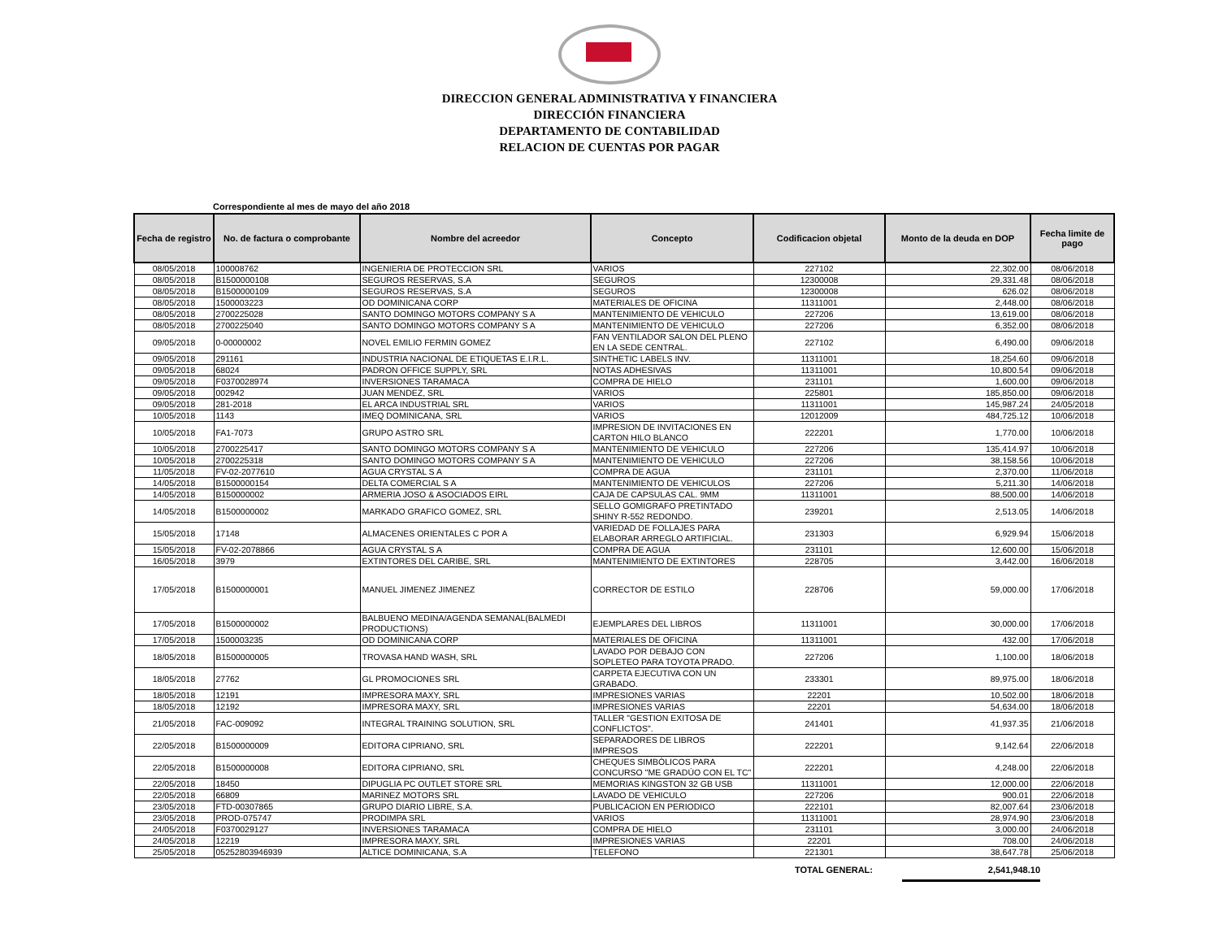DIRECCION GENERAL ADMINISTRATIVA Y FINANCIERA
DIRECCIÓN FINANCIERA
DEPARTAMENTO DE CONTABILIDAD
RELACION DE CUENTAS POR PAGAR
Correspondiente al mes de mayo del año 2018
| Fecha de registro | No. de factura o comprobante | Nombre del acreedor | Concepto | Codificacion objetal | Monto de la deuda en DOP | Fecha limite de pago |
| --- | --- | --- | --- | --- | --- | --- |
| 08/05/2018 | 100008762 | INGENIERIA DE PROTECCION SRL | VARIOS | 227102 | 22,302.00 | 08/06/2018 |
| 08/05/2018 | B1500000108 | SEGUROS RESERVAS, S.A | SEGUROS | 12300008 | 29,331.48 | 08/06/2018 |
| 08/05/2018 | B1500000109 | SEGUROS RESERVAS, S.A | SEGUROS | 12300008 | 626.02 | 08/06/2018 |
| 08/05/2018 | 1500003223 | OD DOMINICANA CORP | MATERIALES DE OFICINA | 11311001 | 2,448.00 | 08/06/2018 |
| 08/05/2018 | 2700225028 | SANTO DOMINGO MOTORS COMPANY S A | MANTENIMIENTO DE VEHICULO | 227206 | 13,619.00 | 08/06/2018 |
| 08/05/2018 | 2700225040 | SANTO DOMINGO MOTORS COMPANY S A | MANTENIMIENTO DE VEHICULO | 227206 | 6,352.00 | 08/06/2018 |
| 09/05/2018 | 0-00000002 | NOVEL EMILIO FERMIN GOMEZ | FAN VENTILADOR SALON DEL PLENO EN LA SEDE CENTRAL. | 227102 | 6,490.00 | 09/06/2018 |
| 09/05/2018 | 291161 | INDUSTRIA NACIONAL DE ETIQUETAS E.I.R.L. | SINTHETIC LABELS INV. | 11311001 | 18,254.60 | 09/06/2018 |
| 09/05/2018 | 68024 | PADRON OFFICE SUPPLY, SRL | NOTAS ADHESIVAS | 11311001 | 10,800.54 | 09/06/2018 |
| 09/05/2018 | F0370028974 | INVERSIONES TARAMACA | COMPRA DE HIELO | 231101 | 1,600.00 | 09/06/2018 |
| 09/05/2018 | 002942 | JUAN MENDEZ, SRL | VARIOS | 225801 | 185,850.00 | 09/06/2018 |
| 09/05/2018 | 281-2018 | EL ARCA INDUSTRIAL SRL | VARIOS | 11311001 | 145,987.24 | 24/05/2018 |
| 10/05/2018 | 1143 | IMEQ DOMINICANA, SRL | VARIOS | 12012009 | 484,725.12 | 10/06/2018 |
| 10/05/2018 | FA1-7073 | GRUPO ASTRO SRL | IMPRESION DE INVITACIONES EN CARTON HILO BLANCO | 222201 | 1,770.00 | 10/06/2018 |
| 10/05/2018 | 2700225417 | SANTO DOMINGO MOTORS COMPANY S A | MANTENIMIENTO DE VEHICULO | 227206 | 135,414.97 | 10/06/2018 |
| 10/05/2018 | 2700225318 | SANTO DOMINGO MOTORS COMPANY S A | MANTENIMIENTO DE VEHICULO | 227206 | 38,158.56 | 10/06/2018 |
| 11/05/2018 | FV-02-2077610 | AGUA CRYSTAL S A | COMPRA DE AGUA | 231101 | 2,370.00 | 11/06/2018 |
| 14/05/2018 | B1500000154 | DELTA COMERCIAL S A | MANTENIMIENTO DE VEHICULOS | 227206 | 5,211.30 | 14/06/2018 |
| 14/05/2018 | B150000002 | ARMERIA JOSO & ASOCIADOS EIRL | CAJA DE CAPSULAS CAL. 9MM | 11311001 | 88,500.00 | 14/06/2018 |
| 14/05/2018 | B1500000002 | MARKADO GRAFICO GOMEZ, SRL | SELLO GOMIGRAFO PRETINTADO SHINY R-552 REDONDO. | 239201 | 2,513.05 | 14/06/2018 |
| 15/05/2018 | 17148 | ALMACENES ORIENTALES C POR A | VARIEDAD DE FOLLAJES PARA ELABORAR ARREGLO ARTIFICIAL. | 231303 | 6,929.94 | 15/06/2018 |
| 15/05/2018 | FV-02-2078866 | AGUA CRYSTAL S A | COMPRA DE AGUA | 231101 | 12,600.00 | 15/06/2018 |
| 16/05/2018 | 3979 | EXTINTORES DEL CARIBE, SRL | MANTENIMIENTO DE EXTINTORES | 228705 | 3,442.00 | 16/06/2018 |
| 17/05/2018 | B1500000001 | MANUEL JIMENEZ JIMENEZ | CORRECTOR DE ESTILO | 228706 | 59,000.00 | 17/06/2018 |
| 17/05/2018 | B1500000002 | BALBUENO MEDINA/AGENDA SEMANAL(BALMEDI PRODUCTIONS) | EJEMPLARES DEL LIBROS | 11311001 | 30,000.00 | 17/06/2018 |
| 17/05/2018 | 1500003235 | OD DOMINICANA CORP | MATERIALES DE OFICINA | 11311001 | 432.00 | 17/06/2018 |
| 18/05/2018 | B1500000005 | TROVASA HAND WASH, SRL | LAVADO POR DEBAJO CON SOPLETEO PARA TOYOTA PRADO. | 227206 | 1,100.00 | 18/06/2018 |
| 18/05/2018 | 27762 | GL PROMOCIONES SRL | CARPETA EJECUTIVA CON UN GRABADO. | 233301 | 89,975.00 | 18/06/2018 |
| 18/05/2018 | 12191 | IMPRESORA MAXY, SRL | IMPRESIONES VARIAS | 22201 | 10,502.00 | 18/06/2018 |
| 18/05/2018 | 12192 | IMPRESORA MAXY, SRL | IMPRESIONES VARIAS | 22201 | 54,634.00 | 18/06/2018 |
| 21/05/2018 | FAC-009092 | INTEGRAL TRAINING SOLUTION, SRL | TALLER "GESTION EXITOSA DE CONFLICTOS". | 241401 | 41,937.35 | 21/06/2018 |
| 22/05/2018 | B1500000009 | EDITORA CIPRIANO, SRL | SEPARADORES DE LIBROS IMPRESOS | 222201 | 9,142.64 | 22/06/2018 |
| 22/05/2018 | B1500000008 | EDITORA CIPRIANO, SRL | CHEQUES SIMBÓLICOS PARA CONCURSO "ME GRADÚO CON EL TC" | 222201 | 4,248.00 | 22/06/2018 |
| 22/05/2018 | 18450 | DIPUGLIA PC OUTLET STORE SRL | MEMORIAS KINGSTON 32 GB USB | 11311001 | 12,000.00 | 22/06/2018 |
| 22/05/2018 | 66809 | MARINEZ MOTORS SRL | LAVADO DE VEHICULO | 227206 | 900.01 | 22/06/2018 |
| 23/05/2018 | FTD-00307865 | GRUPO DIARIO LIBRE, S.A. | PUBLICACION EN PERIODICO | 222101 | 82,007.64 | 23/06/2018 |
| 23/05/2018 | PROD-075747 | PRODIMPA SRL | VARIOS | 11311001 | 28,974.90 | 23/06/2018 |
| 24/05/2018 | F0370029127 | INVERSIONES TARAMACA | COMPRA DE HIELO | 231101 | 3,000.00 | 24/06/2018 |
| 24/05/2018 | 12219 | IMPRESORA MAXY, SRL | IMPRESIONES VARIAS | 22201 | 708.00 | 24/06/2018 |
| 25/05/2018 | 05252803946939 | ALTICE DOMINICANA, S.A | TELEFONO | 221301 | 38,647.78 | 25/06/2018 |
TOTAL GENERAL: 2,541,948.10